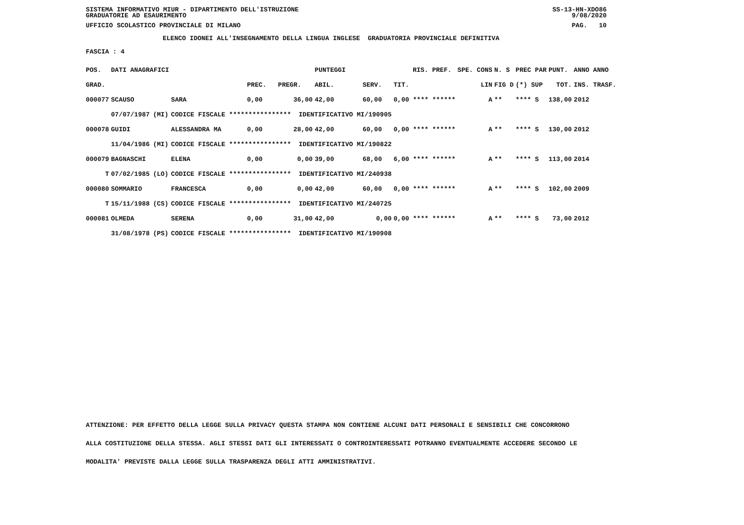SISTEMA INFORMATIVO MIUR - DIPARTIMENTO DELL'ISTRUZIONE SS-13-HN-XDO86
GRADUATORIE AD ESAURIMENTO 9/08/2020
UFFICIO SCOLASTICO PROVINCIALE DI MILANO PAG. 10
ELENCO IDONEI ALL'INSEGNAMENTO DELLA LINGUA INGLESE GRADUATORIA PROVINCIALE DEFINITIVA
FASCIA : 4
| POS. | DATI ANAGRAFICI | | | | | PUNTEGGI | | | RIS. PREF. | SPE. CONS | N. S | PREC PAR | PUNT. | ANNO ANNO |
| --- | --- | --- | --- | --- | --- | --- | --- | --- | --- | --- | --- | --- | --- | --- |
| GRAD. | | | | PREC. | PREGR. | ABIL. | SERV. | TIT. | | LIN | FIG D | (*) SUP | TOT. | INS. TRASF. |
| 000077 | SCAUSO | | SARA | 0,00 | 36,00 | 42,00 | 60,00 | 0,00 **** ****** | | A | ** | **** S | 138,00 | 2012 |
| | 07/07/1987 | (MI) | CODICE FISCALE **************** IDENTIFICATIVO MI/190905 | | | | | | | | | | | |
| 000078 | GUIDI | | ALESSANDRA MA | 0,00 | 28,00 | 42,00 | 60,00 | 0,00 **** ****** | | A | ** | **** S | 130,00 | 2012 |
| | 11/04/1986 | (MI) | CODICE FISCALE **************** IDENTIFICATIVO MI/190822 | | | | | | | | | | | |
| 000079 | BAGNASCHI | | ELENA | 0,00 | 0,00 | 39,00 | 68,00 | 6,00 **** ****** | | A | ** | **** S | 113,00 | 2014 |
| T | 07/02/1985 | (LO) | CODICE FISCALE **************** IDENTIFICATIVO MI/240938 | | | | | | | | | | | |
| 000080 | SOMMARIO | | FRANCESCA | 0,00 | 0,00 | 42,00 | 60,00 | 0,00 **** ****** | | A | ** | **** S | 102,00 | 2009 |
| T | 15/11/1988 | (CS) | CODICE FISCALE **************** IDENTIFICATIVO MI/240725 | | | | | | | | | | | |
| 000081 | OLMEDA | | SERENA | 0,00 | 31,00 | 42,00 | 0,00 | 0,00 **** ****** | | A | ** | **** S | 73,00 | 2012 |
| | 31/08/1978 | (PS) | CODICE FISCALE **************** IDENTIFICATIVO MI/190908 | | | | | | | | | | | |
ATTENZIONE: PER EFFETTO DELLA LEGGE SULLA PRIVACY QUESTA STAMPA NON CONTIENE ALCUNI DATI PERSONALI E SENSIBILI CHE CONCORRONO
ALLA COSTITUZIONE DELLA STESSA. AGLI STESSI DATI GLI INTERESSATI O CONTROINTERESSATI POTRANNO EVENTUALMENTE ACCEDERE SECONDO LE
MODALITA' PREVISTE DALLA LEGGE SULLA TRASPARENZA DEGLI ATTI AMMINISTRATIVI.